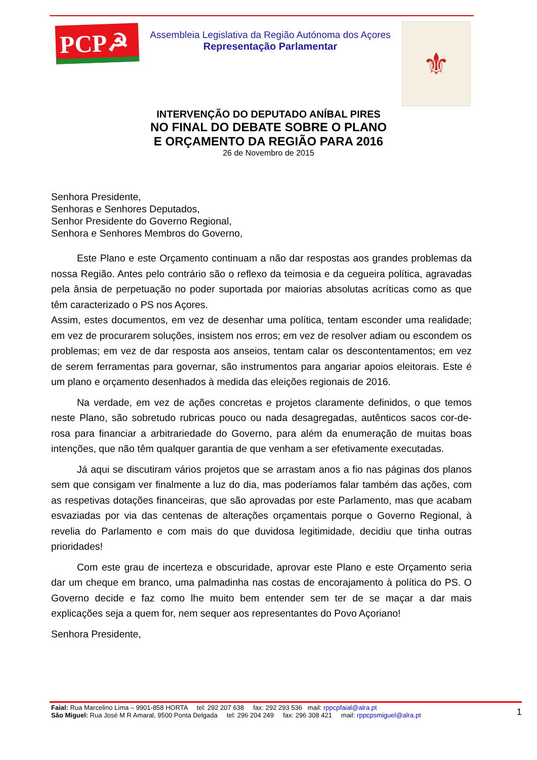PCP☭
Assembleia Legislativa da Região Autónoma dos Açores
Representação Parlamentar
⚜
INTERVENÇÃO DO DEPUTADO ANÍBAL PIRES
NO FINAL DO DEBATE SOBRE O PLANO
E ORÇAMENTO DA REGIÃO PARA 2016
26 de Novembro de 2015
Senhora Presidente,
Senhoras e Senhores Deputados,
Senhor Presidente do Governo Regional,
Senhora e Senhores Membros do Governo,
Este Plano e este Orçamento continuam a não dar respostas aos grandes problemas da nossa Região. Antes pelo contrário são o reflexo da teimosia e da cegueira política, agravadas pela ânsia de perpetuação no poder suportada por maiorias absolutas acríticas como as que têm caracterizado o PS nos Açores.
Assim, estes documentos, em vez de desenhar uma política, tentam esconder uma realidade; em vez de procurarem soluções, insistem nos erros; em vez de resolver adiam ou escondem os problemas; em vez de dar resposta aos anseios, tentam calar os descontentamentos; em vez de serem ferramentas para governar, são instrumentos para angariar apoios eleitorais. Este é um plano e orçamento desenhados à medida das eleições regionais de 2016.
Na verdade, em vez de ações concretas e projetos claramente definidos, o que temos neste Plano, são sobretudo rubricas pouco ou nada desagregadas, autênticos sacos cor-de-rosa para financiar a arbitrariedade do Governo, para além da enumeração de muitas boas intenções, que não têm qualquer garantia de que venham a ser efetivamente executadas.
Já aqui se discutiram vários projetos que se arrastam anos a fio nas páginas dos planos sem que consigam ver finalmente a luz do dia, mas poderíamos falar também das ações, com as respetivas dotações financeiras, que são aprovadas por este Parlamento, mas que acabam esvaziadas por via das centenas de alterações orçamentais porque o Governo Regional, à revelia do Parlamento e com mais do que duvidosa legitimidade, decidiu que tinha outras prioridades!
Com este grau de incerteza e obscuridade, aprovar este Plano e este Orçamento seria dar um cheque em branco, uma palmadinha nas costas de encorajamento à política do PS. O Governo decide e faz como lhe muito bem entender sem ter de se maçar a dar mais explicações seja a quem for, nem sequer aos representantes do Povo Açoriano!
Senhora Presidente,
Faial: Rua Marcelino Lima – 9901-858 HORTA tel: 292 207 638 fax: 292 293 536 mail: rppcpfaial@alra.pt
São Miguel: Rua José M R Amaral, 9500 Ponta Delgada tel: 296 204 249 fax: 296 308 421 mail: rppcpsmiguel@alra.pt
1